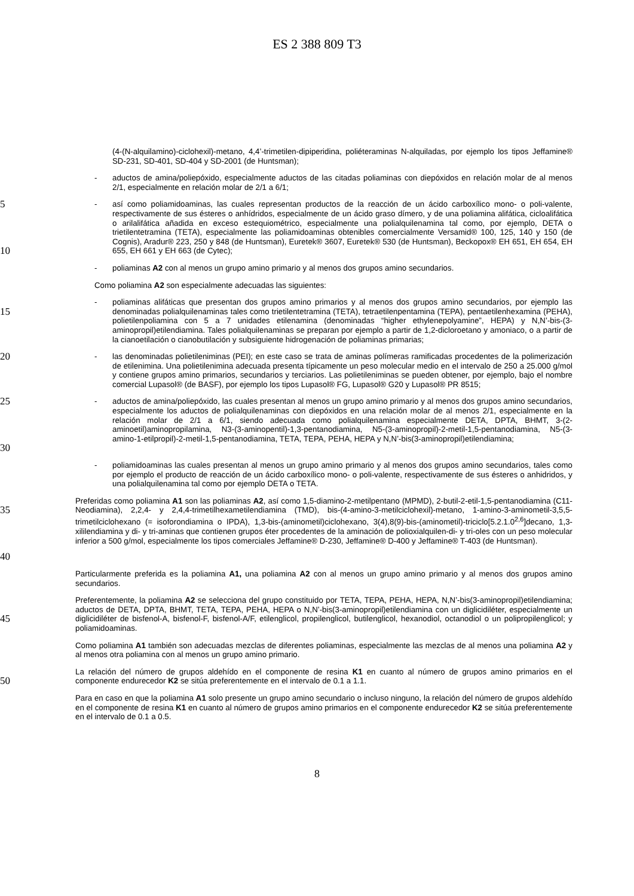ES 2 388 809 T3
(4-(N-alquilamino)-ciclohexil)-metano, 4,4’-trimetilen-dipiperidina, poliéteraminas N-alquiladas, por ejemplo los tipos Jeffamine® SD-231, SD-401, SD-404 y SD-2001 (de Huntsman);
- aductos de amina/poliepóxido, especialmente aductos de las citadas poliaminas con diepóxidos en relación molar de al menos 2/1, especialmente en relación molar de 2/1 a 6/1;
5
10
- así como poliamidoaminas, las cuales representan productos de la reacción de un ácido carboxílico mono- o poli-valente, respectivamente de sus ésteres o anhídridos, especialmente de un ácido graso dímero, y de una poliamina alifática, cicloalifática o arilalifática añadida en exceso estequiométrico, especialmente una polialquilenamina tal como, por ejemplo, DETA o trietilentetramina (TETA), especialmente las poliamidoaminas obtenibles comercialmente Versamid® 100, 125, 140 y 150 (de Cognis), Aradur® 223, 250 y 848 (de Huntsman), Euretek® 3607, Euretek® 530 (de Huntsman), Beckopox® EH 651, EH 654, EH 655, EH 661 y EH 663 (de Cytec);
- poliaminas A2 con al menos un grupo amino primario y al menos dos grupos amino secundarios.
Como poliamina A2 son especialmente adecuadas las siguientes:
15
- poliaminas alifáticas que presentan dos grupos amino primarios y al menos dos grupos amino secundarios, por ejemplo las denominadas polialquilenaminas tales como trietilentetramina (TETA), tetraetilenpentamina (TEPA), pentaetilenhexamina (PEHA), polietilenpoliamina con 5 a 7 unidades etilenamina (denominadas “higher ethylenepolyamine”, HEPA) y N,N’-bis-(3-aminopropil)etilendiamina. Tales polialquilenaminas se preparan por ejemplo a partir de 1,2-dicloroetano y amoniaco, o a partir de la cianoetilación o cianobutilación y subsiguiente hidrogenación de poliaminas primarias;
20
- las denominadas polietileniminas (PEI); en este caso se trata de aminas polímeras ramificadas procedentes de la polimerización de etilenimina. Una polietilenimina adecuada presenta típicamente un peso molecular medio en el intervalo de 250 a 25.000 g/mol y contiene grupos amino primarios, secundarios y terciarios. Las polietileniminas se pueden obtener, por ejemplo, bajo el nombre comercial Lupasol® (de BASF), por ejemplo los tipos Lupasol® FG, Lupasol® G20 y Lupasol® PR 8515;
25
30
- aductos de amina/poliepóxido, las cuales presentan al menos un grupo amino primario y al menos dos grupos amino secundarios, especialmente los aductos de polialquilenaminas con diepóxidos en una relación molar de al menos 2/1, especialmente en la relación molar de 2/1 a 6/1, siendo adecuada como polialquilenamina especialmente DETA, DPTA, BHMT, 3-(2-aminoetil)aminopropilamina, N3-(3-aminopentil)-1,3-pentanodiamina, N5-(3-aminopropil)-2-metil-1,5-pentanodiamina, N5-(3-amino-1-etilpropil)-2-metil-1,5-pentanodiamina, TETA, TEPA, PEHA, HEPA y N,N’-bis(3-aminopropil)etilendiamina;
- poliamidoaminas las cuales presentan al menos un grupo amino primario y al menos dos grupos amino secundarios, tales como por ejemplo el producto de reacción de un ácido carboxílico mono- o poli-valente, respectivamente de sus ésteres o anhidridos, y una polialquilenamina tal como por ejemplo DETA o TETA.
35
40
Preferidas como poliamina A1 son las poliaminas A2, así como 1,5-diamino-2-metilpentano (MPMD), 2-butil-2-etil-1,5-pentanodiamina (C11-Neodiamina), 2,2,4- y 2,4,4-trimetilhexametilendiamina (TMD), bis-(4-amino-3-metilciclohexil)-metano, 1-amino-3-aminometil-3,5,5-trimetilciclohexano (= isoforondiamina o IPDA), 1,3-bis-(aminometil)ciclohexano, 3(4),8(9)-bis-(aminometil)-triciclo[5.2.1.0<sup>2,6</sup>]decano, 1,3- xililendiamina y di- y tri-aminas que contienen grupos éter procedentes de la aminación de polioxialquilen-di- y tri-oles con un peso molecular inferior a 500 g/mol, especialmente los tipos comerciales Jeffamine® D-230, Jeffamine® D-400 y Jeffamine® T-403 (de Huntsman).
Particularmente preferida es la poliamina A1, una poliamina A2 con al menos un grupo amino primario y al menos dos grupos amino secundarios.
45
Preferentemente, la poliamina A2 se selecciona del grupo constituido por TETA, TEPA, PEHA, HEPA, N,N’-bis(3-aminopropil)etilendiamina; aductos de DETA, DPTA, BHMT, TETA, TEPA, PEHA, HEPA o N,N’-bis(3-aminopropil)etilendiamina con un diglicidiléter, especialmente un diglicidiléter de bisfenol-A, bisfenol-F, bisfenol-A/F, etilenglicol, propilenglicol, butilenglicol, hexanodiol, octanodiol o un polipropilenglicol; y poliamidoaminas.
Como poliamina A1 también son adecuadas mezclas de diferentes poliaminas, especialmente las mezclas de al menos una poliamina A2 y al menos otra poliamina con al menos un grupo amino primario.
50
La relación del número de grupos aldehído en el componente de resina K1 en cuanto al número de grupos amino primarios en el componente endurecedor K2 se sitúa preferentemente en el intervalo de 0.1 a 1.1.
Para en caso en que la poliamina A1 solo presente un grupo amino secundario o incluso ninguno, la relación del número de grupos aldehído en el componente de resina K1 en cuanto al número de grupos amino primarios en el componente endurecedor K2 se sitúa preferentemente en el intervalo de 0.1 a 0.5.
8